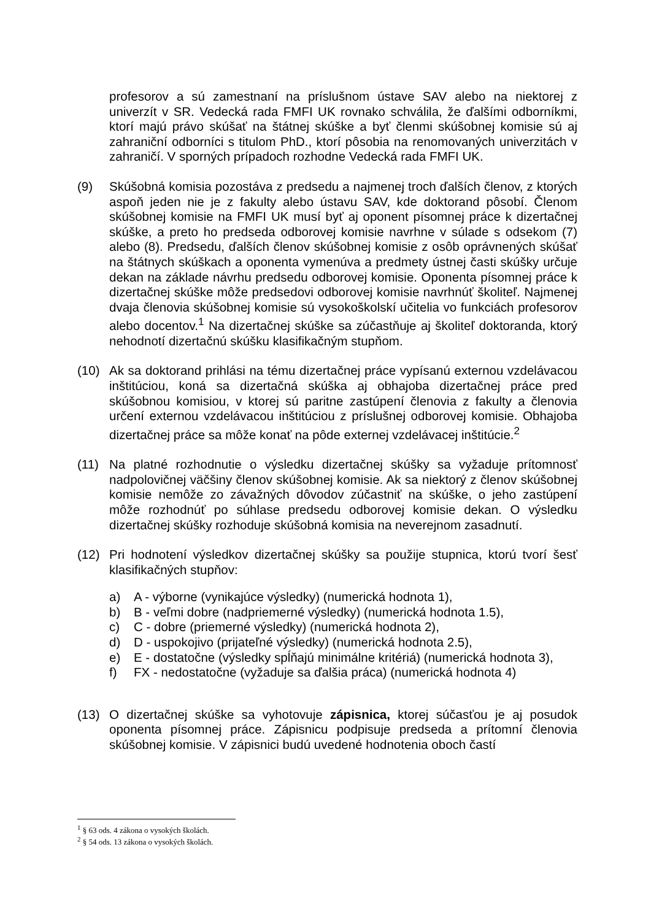profesorov a sú zamestnaní na príslušnom ústave SAV alebo na niektorej z univerzít v SR. Vedecká rada FMFI UK rovnako schválila, že ďalšími odborníkmi, ktorí majú právo skúšať na štátnej skúške a byť členmi skúšobnej komisie sú aj zahraniční odborníci s titulom PhD., ktorí pôsobia na renomovaných univerzitách v zahraničí. V sporných prípadoch rozhodne Vedecká rada FMFI UK.
(9) Skúšobná komisia pozostáva z predsedu a najmenej troch ďalších členov, z ktorých aspoň jeden nie je z fakulty alebo ústavu SAV, kde doktorand pôsobí. Členom skúšobnej komisie na FMFI UK musí byť aj oponent písomnej práce k dizertačnej skúške, a preto ho predseda odborovej komisie navrhne v súlade s odsekom (7) alebo (8). Predsedu, ďalších členov skúšobnej komisie z osôb oprávnených skúšať na štátnych skúškach a oponenta vymenúva a predmety ústnej časti skúšky určuje dekan na základe návrhu predsedu odborovej komisie. Oponenta písomnej práce k dizertačnej skúške môže predsedovi odborovej komisie navrhnúť školiteľ. Najmenej dvaja členovia skúšobnej komisie sú vysokoškolskí učitelia vo funkciách profesorov alebo docentov.<sup>1</sup> Na dizertačnej skúške sa zúčastňuje aj školiteľ doktoranda, ktorý nehodnotí dizertačnú skúšku klasifikačným stupňom.
(10) Ak sa doktorand prihlási na tému dizertačnej práce vypísanú externou vzdelávacou inštitúciou, koná sa dizertačná skúška aj obhajoba dizertačnej práce pred skúšobnou komisiou, v ktorej sú paritne zastúpení členovia z fakulty a členovia určení externou vzdelávacou inštitúciou z príslušnej odborovej komisie. Obhajoba dizertačnej práce sa môže konať na pôde externej vzdelávacej inštitúcie.<sup>2</sup>
(11) Na platné rozhodnutie o výsledku dizertačnej skúšky sa vyžaduje prítomnosť nadpolovičnej väčšiny členov skúšobnej komisie. Ak sa niektorý z členov skúšobnej komisie nemôže zo závažných dôvodov zúčastniť na skúške, o jeho zastúpení môže rozhodnúť po súhlase predsedu odborovej komisie dekan. O výsledku dizertačnej skúšky rozhoduje skúšobná komisia na neverejnom zasadnutí.
(12) Pri hodnotení výsledkov dizertačnej skúšky sa použije stupnica, ktorú tvorí šesť klasifikačných stupňov:
a) A - výborne (vynikajúce výsledky) (numerická hodnota 1),
b) B - veľmi dobre (nadpriemerné výsledky) (numerická hodnota 1.5),
c) C - dobre (priemerné výsledky) (numerická hodnota 2),
d) D - uspokojivo (prijateľné výsledky) (numerická hodnota 2.5),
e) E - dostatočne (výsledky spĺňajú minimálne kritériá) (numerická hodnota 3),
f) FX - nedostatočne (vyžaduje sa ďalšia práca) (numerická hodnota 4)
(13) O dizertačnej skúške sa vyhotovuje zápisnica, ktorej súčasťou je aj posudok oponenta písomnej práce. Zápisnicu podpisuje predseda a prítomní členovia skúšobnej komisie. V zápisnici budú uvedené hodnotenia oboch častí
<sup>1</sup> § 63 ods. 4 zákona o vysokých školách.
<sup>2</sup> § 54 ods. 13 zákona o vysokých školách.